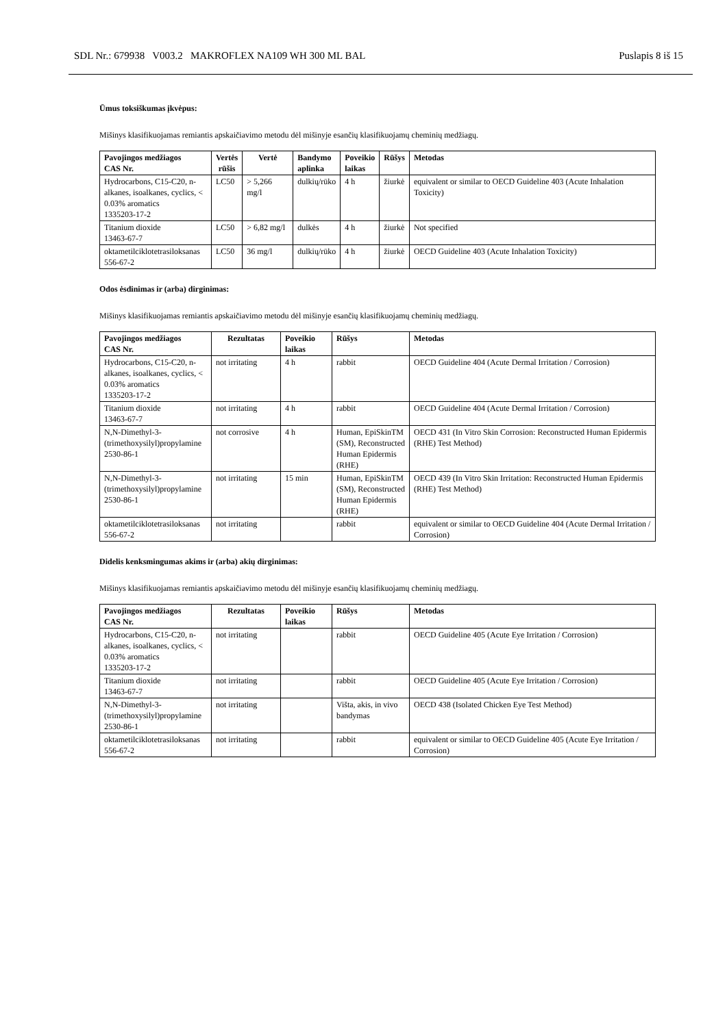SDL Nr.: 679938 V003.2 MAKROFLEX NA109 WH 300 ML BAL Puslapis 8 iš 15
Ūmus toksiškumas įkvėpus:
Mišinys klasifikuojamas remiantis apskaičiavimo metodu dėl mišinyje esančių klasifikuojamų cheminių medžiagų.
| Pavojingos medžiagos CAS Nr. | Vertės rūšis | Vertė | Bandymo aplinka | Poveikio laikas | Rūšys | Metodas |
| --- | --- | --- | --- | --- | --- | --- |
| Hydrocarbons, C15-C20, n-alkanes, isoalkanes, cyclics, < 0.03% aromatics 1335203-17-2 | LC50 | > 5,266 mg/l | dulkių/rūko | 4 h | žiurkė | equivalent or similar to OECD Guideline 403 (Acute Inhalation Toxicity) |
| Titanium dioxide 13463-67-7 | LC50 | > 6,82 mg/l | dulkės | 4 h | žiurkė | Not specified |
| oktametilciklotetrasiloksanas 556-67-2 | LC50 | 36 mg/l | dulkių/rūko | 4 h | žiurkė | OECD Guideline 403 (Acute Inhalation Toxicity) |
Odos ėsdinimas ir (arba) dirginimas:
Mišinys klasifikuojamas remiantis apskaičiavimo metodu dėl mišinyje esančių klasifikuojamų cheminių medžiagų.
| Pavojingos medžiagos CAS Nr. | Rezultatas | Poveikio laikas | Rūšys | Metodas |
| --- | --- | --- | --- | --- |
| Hydrocarbons, C15-C20, n-alkanes, isoalkanes, cyclics, < 0.03% aromatics 1335203-17-2 | not irritating | 4 h | rabbit | OECD Guideline 404 (Acute Dermal Irritation / Corrosion) |
| Titanium dioxide 13463-67-7 | not irritating | 4 h | rabbit | OECD Guideline 404 (Acute Dermal Irritation / Corrosion) |
| N,N-Dimethyl-3-(trimethoxysilyl)propylamine 2530-86-1 | not corrosive | 4 h | Human, EpiSkinTM (SM), Reconstructed Human Epidermis (RHE) | OECD 431 (In Vitro Skin Corrosion: Reconstructed Human Epidermis (RHE) Test Method) |
| N,N-Dimethyl-3-(trimethoxysilyl)propylamine 2530-86-1 | not irritating | 15 min | Human, EpiSkinTM (SM), Reconstructed Human Epidermis (RHE) | OECD 439 (In Vitro Skin Irritation: Reconstructed Human Epidermis (RHE) Test Method) |
| oktametilciklotetrasiloksanas 556-67-2 | not irritating | | rabbit | equivalent or similar to OECD Guideline 404 (Acute Dermal Irritation / Corrosion) |
Didelis kenksmingumas akims ir (arba) akių dirginimas:
Mišinys klasifikuojamas remiantis apskaičiavimo metodu dėl mišinyje esančių klasifikuojamų cheminių medžiagų.
| Pavojingos medžiagos CAS Nr. | Rezultatas | Poveikio laikas | Rūšys | Metodas |
| --- | --- | --- | --- | --- |
| Hydrocarbons, C15-C20, n-alkanes, isoalkanes, cyclics, < 0.03% aromatics 1335203-17-2 | not irritating | | rabbit | OECD Guideline 405 (Acute Eye Irritation / Corrosion) |
| Titanium dioxide 13463-67-7 | not irritating | | rabbit | OECD Guideline 405 (Acute Eye Irritation / Corrosion) |
| N,N-Dimethyl-3-(trimethoxysilyl)propylamine 2530-86-1 | not irritating | | Višta, akis, in vivo bandymas | OECD 438 (Isolated Chicken Eye Test Method) |
| oktametilciklotetrasiloksanas 556-67-2 | not irritating | | rabbit | equivalent or similar to OECD Guideline 405 (Acute Eye Irritation / Corrosion) |